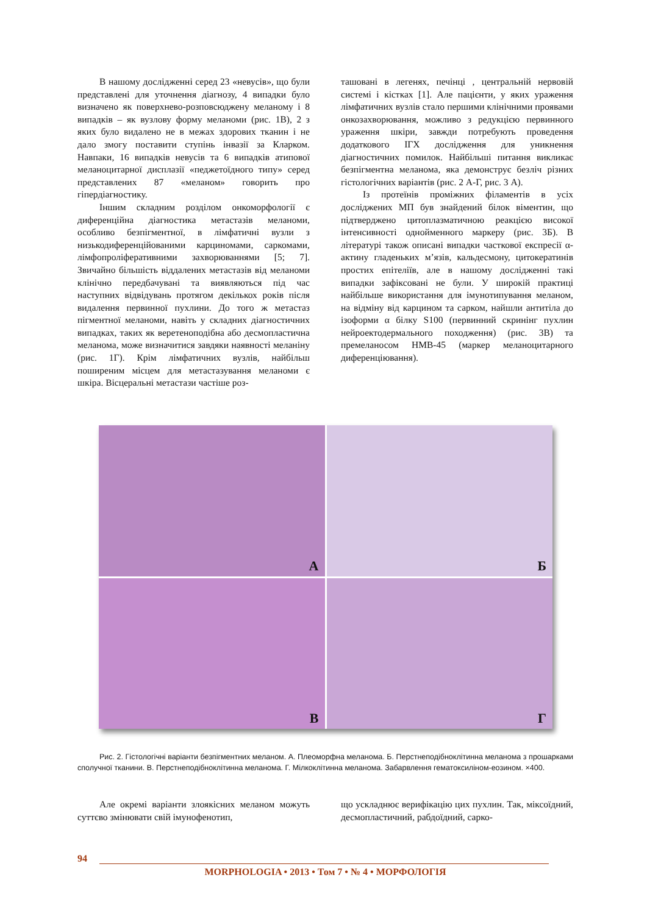В нашому дослідженні серед 23 «невусів», що були представлені для уточнення діагнозу, 4 випадки було визначено як поверхнево-розповсюджену меланому і 8 випадків – як вузлову форму меланоми (рис. 1В), 2 з яких було видалено не в межах здорових тканин і не дало змогу поставити ступінь інвазії за Кларком. Навпаки, 16 випадків невусів та 6 випадків атипової меланоцитарної дисплазії «педжетоїдного типу» серед представлених 87 «меланом» говорить про гіпердіагностику.
Іншим складним розділом онкоморфології є диференційна діагностика метастазів меланоми, особливо безпігментної, в лімфатичні вузли з низькодиференційованими карциномами, саркомами, лімфопроліферативними захворюваннями [5; 7]. Звичайно більшість віддалених метастазів від меланоми клінічно передбачувані та виявляються під час наступних відвідувань протягом декількох років після видалення первинної пухлини. До того ж метастаз пігментної меланоми, навіть у складних діагностичних випадках, таких як веретеноподібна або десмопластична меланома, може визначитися завдяки наявності меланіну (рис. 1Г). Крім лімфатичних вузлів, найбільш поширеним місцем для метастазування меланоми є шкіра. Вісцеральні метастази частіше роз-
ташовані в легенях, печінці , центральній нервовій системі і кістках [1]. Але пацієнти, у яких ураження лімфатичних вузлів стало першими клінічними проявами онкозахворювання, можливо з редукцією первинного ураження шкіри, завжди потребують проведення додаткового ІГХ дослідження для уникнення діагностичних помилок. Найбільші питання викликає безпігментна меланома, яка демонструє безліч різних гістологічних варіантів (рис. 2 А-Г, рис. 3 А).
Із протеїнів проміжних філаментів в усіх досліджених МП був знайдений білок віментин, що підтверджено цитоплазматичною реакцією високої інтенсивності однойменного маркеру (рис. 3Б). В літературі також описані випадки часткової експресії α-актину гладеньких м’язів, кальдесмону, цитокератинів простих епітеліїв, але в нашому дослідженні такі випадки зафіксовані не були. У широкій практиці найбільше використання для імунотипування меланом, на відміну від карцином та сарком, найшли антитіла до ізоформи α білку S100 (первинний скринінг пухлин нейроектодермального походження) (рис. 3В) та премеланосом HMB-45 (маркер меланоцитарного диференціювання).
А
Б
В
Г
Рис. 2. Гістологічні варіанти безпігментних меланом. А. Плеоморфна меланома. Б. Перстнеподібноклітинна меланома з прошарками сполучної тканини. В. Перстнеподібноклітинна меланома. Г. Мілкоклітинна меланома. Забарвлення гематоксиліном-еозином. ×400.
Але окремі варіанти злоякісних меланом можуть суттєво змінювати свій імунофенотип,
що ускладнює верифікацію цих пухлин. Так, міксоїдний, десмопластичний, рабдоїдний, сарко-
94
MORPHOLOGIA • 2013 • Том 7 • № 4 • МОРФОЛОГІЯ